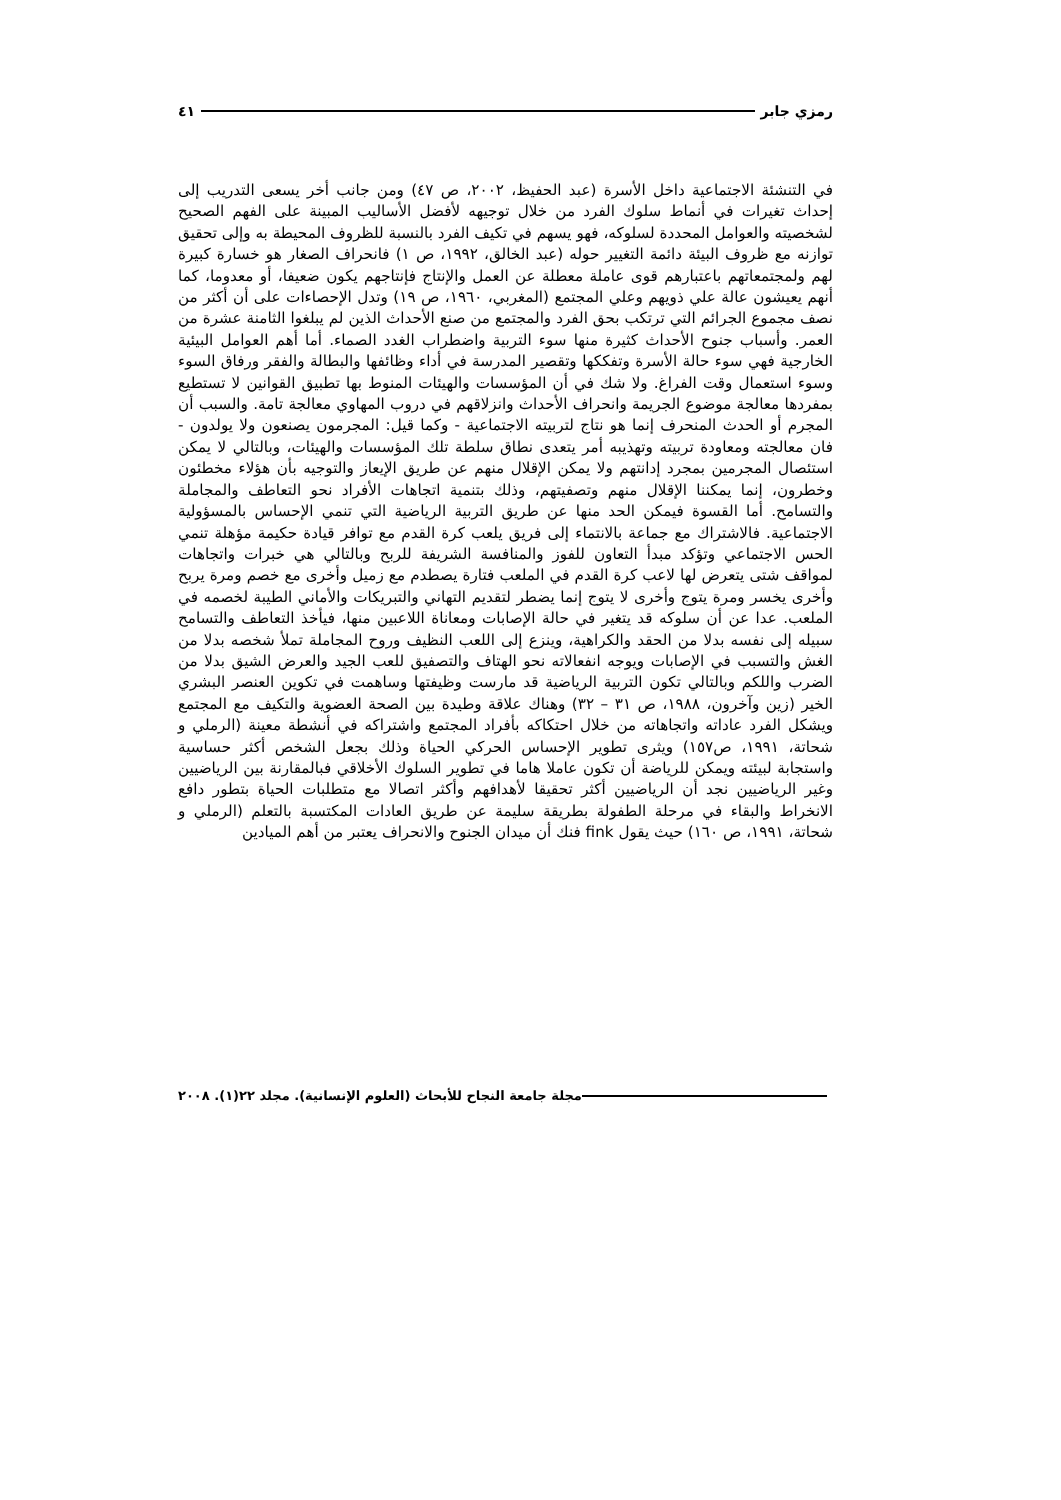رمزي جابر ٤١
في التنشئة الاجتماعية داخل الأسرة (عبد الحفيظ، ٢٠٠٢، ص ٤٧) ومن جانب أخر يسعى التدريب إلى إحداث تغيرات في أنماط سلوك الفرد من خلال توجيهه لأفضل الأساليب المبينة على الفهم الصحيح لشخصيته والعوامل المحددة لسلوكه، فهو يسهم في تكيف الفرد بالنسبة للظروف المحيطة به وإلى تحقيق توازنه مع ظروف البيئة دائمة التغيير حوله (عبد الخالق، ١٩٩٢، ص ١) فانحراف الصغار هو خسارة كبيرة لهم ولمجتمعاتهم باعتبارهم قوى عاملة معطلة عن العمل والإنتاج فإنتاجهم يكون ضعيفا، أو معدوما، كما أنهم يعيشون عالة علي ذويهم وعلي المجتمع (المغربي، ١٩٦٠، ص ١٩) وتدل الإحصاءات على أن أكثر من نصف مجموع الجرائم التي ترتكب بحق الفرد والمجتمع من صنع الأحداث الذين لم يبلغوا الثامنة عشرة من العمر. وأسباب جنوح الأحداث كثيرة منها سوء التربية واضطراب الغدد الصماء. أما أهم العوامل البيئية الخارجية فهي سوء حالة الأسرة وتفككها وتقصير المدرسة في أداء وظائفها والبطالة والفقر ورفاق السوء وسوء استعمال وقت الفراغ. ولا شك في أن المؤسسات والهيئات المنوط بها تطبيق القوانين لا تستطيع بمفردها معالجة موضوع الجريمة وانحراف الأحداث وانزلاقهم في دروب المهاوي معالجة تامة. والسبب أن المجرم أو الحدث المنحرف إنما هو نتاج لتربيته الاجتماعية - وكما قيل: المجرمون يصنعون ولا يولدون - فان معالجته ومعاودة تربيته وتهذيبه أمر يتعدى نطاق سلطة تلك المؤسسات والهيئات، وبالتالي لا يمكن استئصال المجرمين بمجرد إدانتهم ولا يمكن الإقلال منهم عن طريق الإيعاز والتوجيه بأن هؤلاء مخطئون وخطرون، إنما يمكننا الإقلال منهم وتصفيتهم، وذلك بتنمية اتجاهات الأفراد نحو التعاطف والمجاملة والتسامح. أما القسوة فيمكن الحد منها عن طريق التربية الرياضية التي تنمي الإحساس بالمسؤولية الاجتماعية. فالاشتراك مع جماعة بالانتماء إلى فريق يلعب كرة القدم مع توافر قيادة حكيمة مؤهلة تنمي الحس الاجتماعي وتؤكد مبدأ التعاون للفوز والمنافسة الشريفة للربح وبالتالي هي خبرات واتجاهات لمواقف شتى يتعرض لها لاعب كرة القدم في الملعب فتارة يصطدم مع زميل وأخرى مع خصم ومرة يربح وأخرى يخسر ومرة يتوج وأخرى لا يتوج إنما يضطر لتقديم التهاني والتبريكات والأماني الطيبة لخصمه في الملعب. عدا عن أن سلوكه قد يتغير في حالة الإصابات ومعاناة اللاعبين منها، فيأخذ التعاطف والتسامح سبيله إلى نفسه بدلا من الحقد والكراهية، وينزع إلى اللعب النظيف وروح المجاملة تملأ شخصه بدلا من الغش والتسبب في الإصابات ويوجه انفعالاته نحو الهتاف والتصفيق للعب الجيد والعرض الشيق بدلا من الضرب واللكم وبالتالي تكون التربية الرياضية قد مارست وظيفتها وساهمت في تكوين العنصر البشري الخير (زين وآخرون، ١٩٨٨، ص ٣١ – ٣٢) وهناك علاقة وطيدة بين الصحة العضوية والتكيف مع المجتمع ويشكل الفرد عاداته واتجاهاته من خلال احتكاكه بأفراد المجتمع واشتراكه في أنشطة معينة (الرملي و شحاتة، ١٩٩١، ص١٥٧) ويثرى تطوير الإحساس الحركي الحياة وذلك بجعل الشخص أكثر حساسية واستجابة لبيئته ويمكن للرياضة أن تكون عاملا هاما في تطوير السلوك الأخلاقي فبالمقارنة بين الرياضيين وغير الرياضيين نجد أن الرياضيين أكثر تحقيقا لأهدافهم وأكثر اتصالا مع متطلبات الحياة بتطور دافع الانخراط والبقاء في مرحلة الطفولة بطريقة سليمة عن طريق العادات المكتسبة بالتعلم (الرملي و شحاتة، ١٩٩١، ص ١٦٠) حيث يقول fink فنك أن ميدان الجنوح والانحراف يعتبر من أهم الميادين
مجلة جامعة النجاح للأبحاث (العلوم الإنسانية). مجلد ٢٢(١). ٢٠٠٨